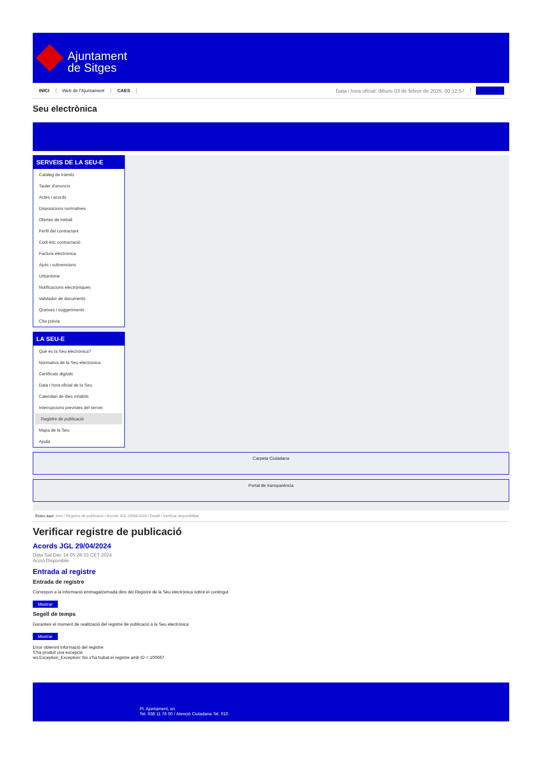Ajuntament
de Sitges
INICI Web de l'Ajuntament CAES Data i hora oficial: dilluns 03 de febrer de 2025, 00:12:57 Directorio
Seu electrònica
Obtenir còpia autèntica
SERVEIS DE LA SEU-E
Catàleg de tràmits
Tauler d'anuncis
Actes i acords
Disposicions normatives
Ofertes de treball
Perfil del contractant
Codi ètic contractació
Factura electrònica
Ajuts i subvencions
Urbanisme
Notificacions electròniques
Validador de documents
Queixes i suggeriments
Cita prèvia
LA SEU-E
Què és la Seu electrònica?
Normativa de la Seu electrònica
Certificats digitals
Data i hora oficial de la Seu
Calendari de dies inhàbils
Interrupcions previstes del servei
Registre de publicació
Mapa de la Seu
Ajuda
Carpeta Ciutadana
Portal de transparència
Esteu aquí: Inici / Registre de publicació / Acords JGL 29/04/2024 / Detall / Verificar disponibilitat
Verificar registre de publicació
Acords JGL 29/04/2024
Data Sat Dec 14 05:28:33 CET 2024
Acció Disponible
Entrada al registre
Entrada de registre
Correspon a la informació emmagatzemada dins del Registre de la Seu electrònica sobre el contingut
Mostrar
Segell de temps
Garanteix el moment de realització del registre de publicació a la Seu electrònica
Mostrar
Error obtenint informació del registre:
S'ha produit una excepció
ws.Exception_Exception: No s'ha trobat el registre amb ID = 100667
Pl. Ajuntament, sn.
Tel. 938 11 76 00 / Atenció Ciutadana Tel. 010